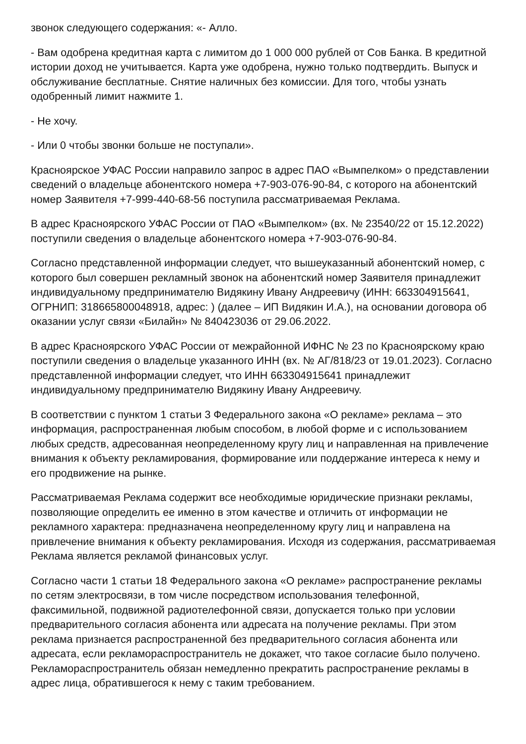звонок следующего содержания: «- Алло.
- Вам одобрена кредитная карта с лимитом до 1 000 000 рублей от Сов Банка. В кредитной истории доход не учитывается. Карта уже одобрена, нужно только подтвердить. Выпуск и обслуживание бесплатные. Снятие наличных без комиссии. Для того, чтобы узнать одобренный лимит нажмите 1.
- Не хочу.
- Или 0 чтобы звонки больше не поступали».
Красноярское УФАС России направило запрос в адрес ПАО «Вымпелком» о представлении сведений о владельце абонентского номера +7-903-076-90-84, с которого на абонентский номер Заявителя +7-999-440-68-56 поступила рассматриваемая Реклама.
В адрес Красноярского УФАС России от ПАО «Вымпелком» (вх. № 23540/22 от 15.12.2022) поступили сведения о владельце абонентского номера +7-903-076-90-84.
Согласно представленной информации следует, что вышеуказанный абонентский номер, с которого был совершен рекламный звонок на абонентский номер Заявителя принадлежит индивидуальному предпринимателю Видякину Ивану Андреевичу (ИНН: 663304915641, ОГРНИП: 318665800048918, адрес: ) (далее – ИП Видякин И.А.), на основании договора об оказании услуг связи «Билайн» № 840423036 от 29.06.2022.
В адрес Красноярского УФАС России от межрайонной ИФНС № 23 по Красноярскому краю поступили сведения о владельце указанного ИНН (вх. № АГ/818/23 от 19.01.2023). Согласно представленной информации следует, что ИНН 663304915641 принадлежит индивидуальному предпринимателю Видякину Ивану Андреевичу.
В соответствии с пунктом 1 статьи 3 Федерального закона «О рекламе» реклама – это информация, распространенная любым способом, в любой форме и с использованием любых средств, адресованная неопределенному кругу лиц и направленная на привлечение внимания к объекту рекламирования, формирование или поддержание интереса к нему и его продвижение на рынке.
Рассматриваемая Реклама содержит все необходимые юридические признаки рекламы, позволяющие определить ее именно в этом качестве и отличить от информации не рекламного характера: предназначена неопределенному кругу лиц и направлена на привлечение внимания к объекту рекламирования. Исходя из содержания, рассматриваемая Реклама является рекламой финансовых услуг.
Согласно части 1 статьи 18 Федерального закона «О рекламе» распространение рекламы по сетям электросвязи, в том числе посредством использования телефонной, факсимильной, подвижной радиотелефонной связи, допускается только при условии предварительного согласия абонента или адресата на получение рекламы. При этом реклама признается распространенной без предварительного согласия абонента или адресата, если рекламораспространитель не докажет, что такое согласие было получено. Рекламораспространитель обязан немедленно прекратить распространение рекламы в адрес лица, обратившегося к нему с таким требованием.